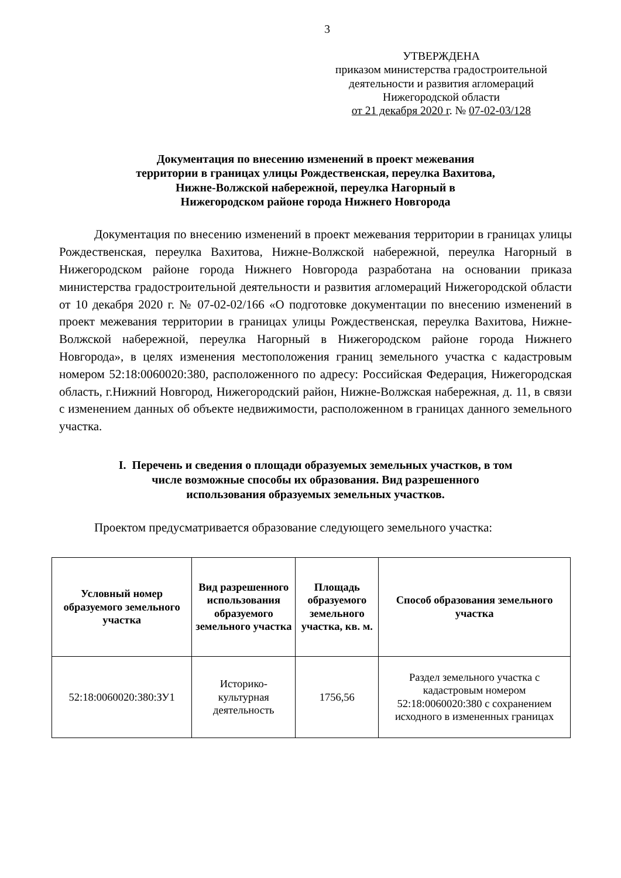3
УТВЕРЖДЕНА
приказом министерства градостроительной
деятельности и развития агломераций
Нижегородской области
от 21 декабря 2020 г. № 07-02-03/128
Документация по внесению изменений в проект межевания
территории в границах улицы Рождественская, переулка Вахитова,
Нижне-Волжской набережной, переулка Нагорный в
Нижегородском районе города Нижнего Новгорода
Документация по внесению изменений в проект межевания территории в границах улицы Рождественская, переулка Вахитова, Нижне-Волжской набережной, переулка Нагорный в Нижегородском районе города Нижнего Новгорода разработана на основании приказа министерства градостроительной деятельности и развития агломераций Нижегородской области от 10 декабря 2020 г. № 07-02-02/166 «О подготовке документации по внесению изменений в проект межевания территории в границах улицы Рождественская, переулка Вахитова, Нижне-Волжской набережной, переулка Нагорный в Нижегородском районе города Нижнего Новгорода», в целях изменения местоположения границ земельного участка с кадастровым номером 52:18:0060020:380, расположенного по адресу: Российская Федерация, Нижегородская область, г.Нижний Новгород, Нижегородский район, Нижне-Волжская набережная, д. 11, в связи с изменением данных об объекте недвижимости, расположенном в границах данного земельного участка.
I. Перечень и сведения о площади образуемых земельных участков, в том
числе возможные способы их образования. Вид разрешенного
использования образуемых земельных участков.
Проектом предусматривается образование следующего земельного участка:
| Условный номер образуемого земельного участка | Вид разрешенного использования образуемого земельного участка | Площадь образуемого земельного участка, кв. м. | Способ образования земельного участка |
| --- | --- | --- | --- |
| 52:18:0060020:380:ЗУ1 | Историко-культурная деятельность | 1756,56 | Раздел земельного участка с кадастровым номером 52:18:0060020:380 с сохранением исходного в измененных границах |